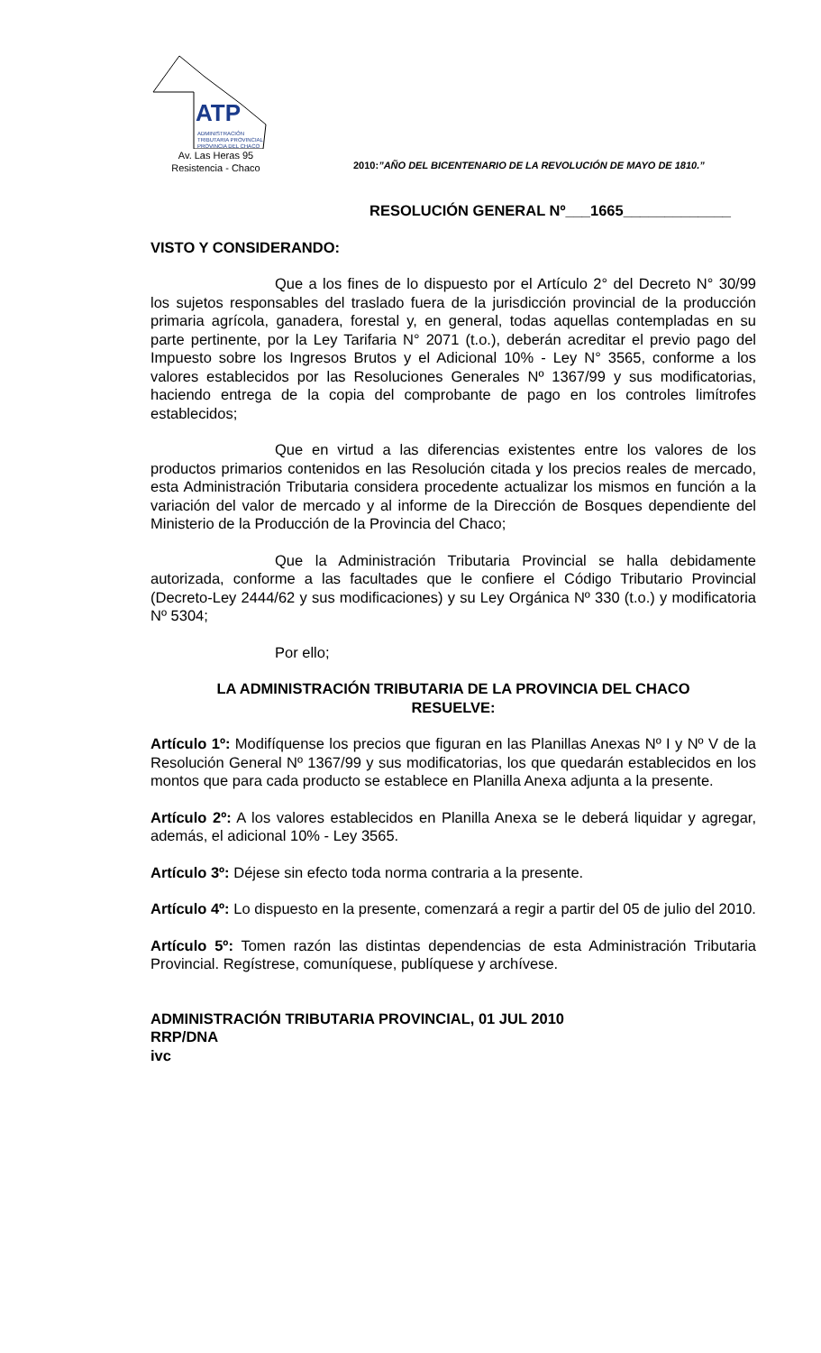ATP
ADMINISTRACIÓN
TRIBUTARIA PROVINCIAL
PROVINCIA DEL CHACO
Av. Las Heras 95
Resistencia - Chaco
2010:”AÑO DEL BICENTENARIO DE LA REVOLUCIÓN DE MAYO DE 1810.”
RESOLUCIÓN GENERAL Nº___1665_____________
VISTO Y CONSIDERANDO:
Que a los fines de lo dispuesto por el Artículo 2° del Decreto N° 30/99 los sujetos responsables del traslado fuera de la jurisdicción provincial de la producción primaria agrícola, ganadera, forestal y, en general, todas aquellas contempladas en su parte pertinente, por la Ley Tarifaria N° 2071 (t.o.), deberán acreditar el previo pago del Impuesto sobre los Ingresos Brutos y el Adicional 10% - Ley N° 3565, conforme a los valores establecidos por las Resoluciones Generales Nº 1367/99 y sus modificatorias, haciendo entrega de la copia del comprobante de pago en los controles limítrofes establecidos;
Que en virtud a las diferencias existentes entre los valores de los productos primarios contenidos en las Resolución citada y los precios reales de mercado, esta Administración Tributaria considera procedente actualizar los mismos en función a la variación del valor de mercado y al informe de la Dirección de Bosques dependiente del Ministerio de la Producción de la Provincia del Chaco;
Que la Administración Tributaria Provincial se halla debidamente autorizada, conforme a las facultades que le confiere el Código Tributario Provincial (Decreto-Ley 2444/62 y sus modificaciones) y su Ley Orgánica Nº 330 (t.o.) y modificatoria Nº 5304;
Por ello;
LA ADMINISTRACIÓN TRIBUTARIA DE LA PROVINCIA DEL CHACO
RESUELVE:
Artículo 1º: Modifíquense los precios que figuran en las Planillas Anexas Nº I y Nº V de la Resolución General Nº 1367/99 y sus modificatorias, los que quedarán establecidos en los montos que para cada producto se establece en Planilla Anexa adjunta a la presente.
Artículo 2º: A los valores establecidos en Planilla Anexa se le deberá liquidar y agregar, además, el adicional 10% - Ley 3565.
Artículo 3º: Déjese sin efecto toda norma contraria a la presente.
Artículo 4º: Lo dispuesto en la presente, comenzará a regir a partir del 05 de julio del 2010.
Artículo 5º: Tomen razón las distintas dependencias de esta Administración Tributaria Provincial. Regístrese, comuníquese, publíquese y archívese.
ADMINISTRACIÓN TRIBUTARIA PROVINCIAL, 01 JUL 2010
RRP/DNA
ivc